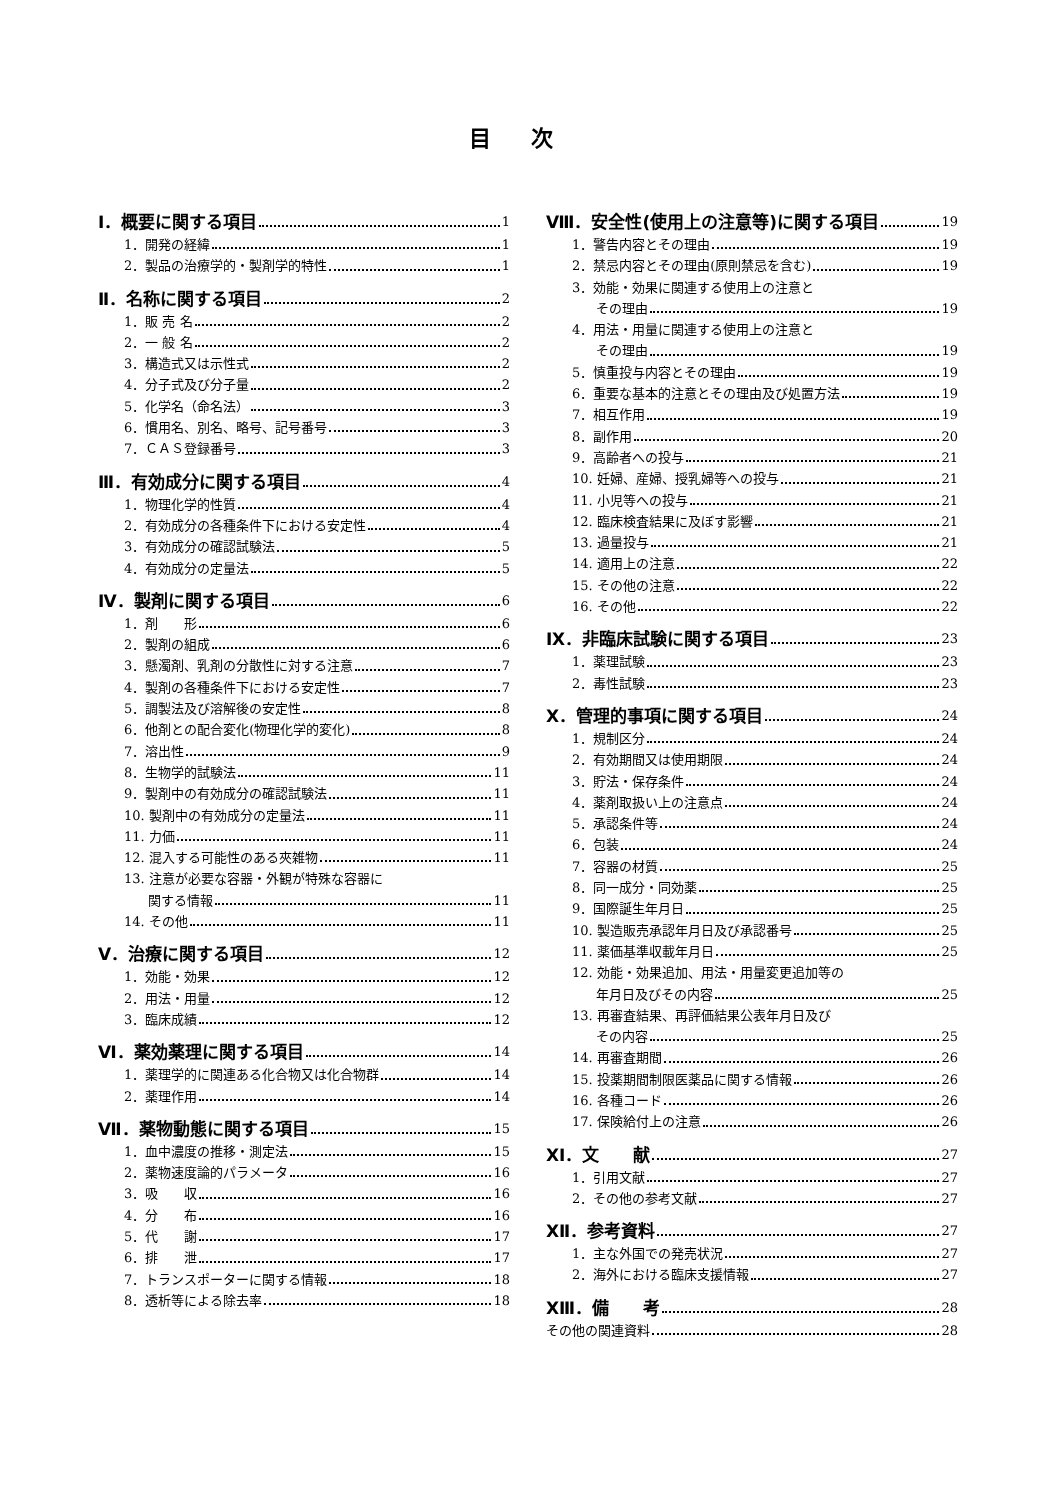目次
Ⅰ．概要に関する項目 1
1．開発の経緯 1
2．製品の治療学的・製剤学的特性 1
Ⅱ．名称に関する項目 2
1．販 売 名 2
2．一 般 名 2
3．構造式又は示性式 2
4．分子式及び分子量 2
5．化学名（命名法） 3
6．慣用名、別名、略号、記号番号 3
7．ＣＡＳ登録番号 3
Ⅲ．有効成分に関する項目 4
1．物理化学的性質 4
2．有効成分の各種条件下における安定性 4
3．有効成分の確認試験法 5
4．有効成分の定量法 5
Ⅳ．製剤に関する項目 6
1．剤　　形 6
2．製剤の組成 6
3．懸濁剤、乳剤の分散性に対する注意 7
4．製剤の各種条件下における安定性 7
5．調製法及び溶解後の安定性 8
6．他剤との配合変化(物理化学的変化) 8
7．溶出性 9
8．生物学的試験法 11
9．製剤中の有効成分の確認試験法 11
10. 製剤中の有効成分の定量法 11
11. 力価 11
12. 混入する可能性のある夾雑物 11
13. 注意が必要な容器・外観が特殊な容器に
関する情報 11
14. その他 11
Ⅴ．治療に関する項目 12
1．効能・効果 12
2．用法・用量 12
3．臨床成績 12
Ⅵ．薬効薬理に関する項目 14
1．薬理学的に関連ある化合物又は化合物群 14
2．薬理作用 14
Ⅶ．薬物動態に関する項目 15
1．血中濃度の推移・測定法 15
2．薬物速度論的パラメータ 16
3．吸　　収 16
4．分　　布 16
5．代　　謝 17
6．排　　泄 17
7．トランスポーターに関する情報 18
8．透析等による除去率 18
Ⅷ．安全性(使用上の注意等)に関する項目 19
1．警告内容とその理由 19
2．禁忌内容とその理由(原則禁忌を含む) 19
3．効能・効果に関連する使用上の注意と
その理由 19
4．用法・用量に関連する使用上の注意と
その理由 19
5．慎重投与内容とその理由 19
6．重要な基本的注意とその理由及び処置方法 19
7．相互作用 19
8．副作用 20
9．高齢者への投与 21
10. 妊婦、産婦、授乳婦等への投与 21
11. 小児等への投与 21
12. 臨床検査結果に及ぼす影響 21
13. 過量投与 21
14. 適用上の注意 22
15. その他の注意 22
16. その他 22
Ⅸ．非臨床試験に関する項目 23
1．薬理試験 23
2．毒性試験 23
Ⅹ．管理的事項に関する項目 24
1．規制区分 24
2．有効期間又は使用期限 24
3．貯法・保存条件 24
4．薬剤取扱い上の注意点 24
5．承認条件等 24
6．包装 24
7．容器の材質 25
8．同一成分・同効薬 25
9．国際誕生年月日 25
10. 製造販売承認年月日及び承認番号 25
11. 薬価基準収載年月日 25
12. 効能・効果追加、用法・用量変更追加等の
年月日及びその内容 25
13. 再審査結果、再評価結果公表年月日及び
その内容 25
14. 再審査期間 26
15. 投薬期間制限医薬品に関する情報 26
16. 各種コード 26
17. 保険給付上の注意 26
ⅩⅠ．文　　献 27
1．引用文献 27
2．その他の参考文献 27
ⅩⅡ．参考資料 27
1．主な外国での発売状況 27
2．海外における臨床支援情報 27
ⅩⅢ．備　　考 28
その他の関連資料 28